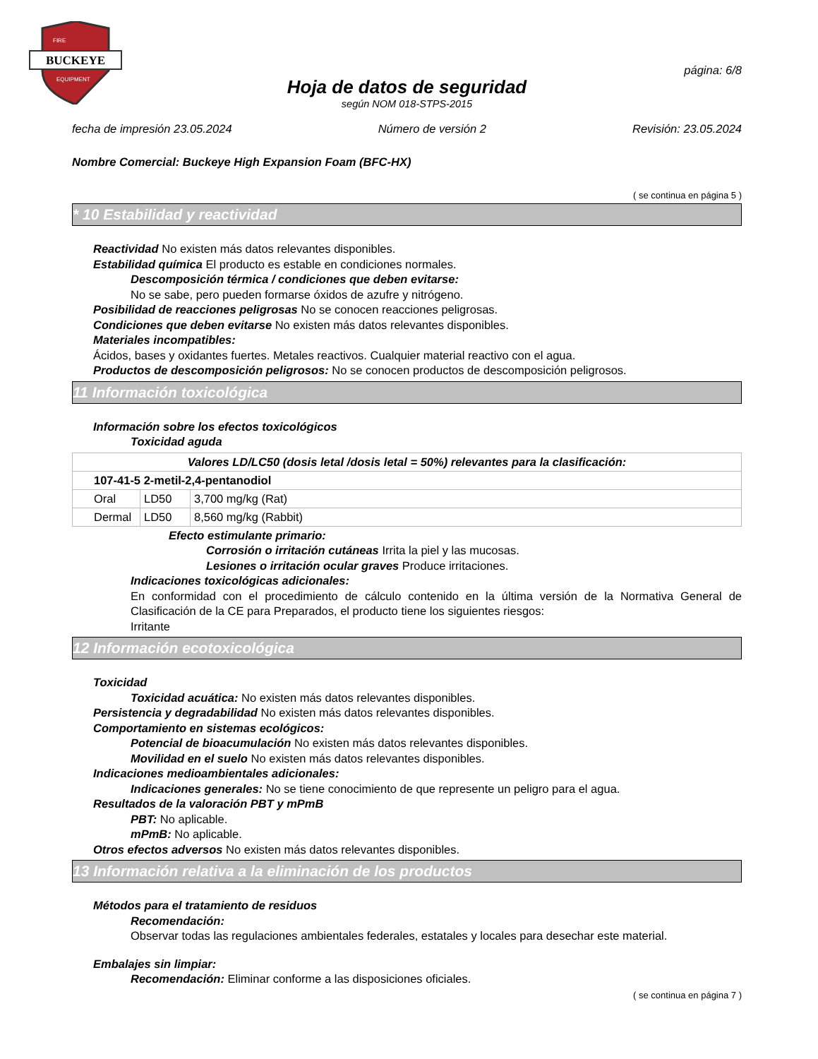BUCKEYE
FIRE
EQUIPMENT
página: 6/8
Hoja de datos de seguridad
según NOM 018-STPS-2015
fecha de impresión 23.05.2024 Número de versión 2 Revisión: 23.05.2024
Nombre Comercial: Buckeye High Expansion Foam (BFC-HX)
( se continua en página 5 )
* 10 Estabilidad y reactividad
Reactividad No existen más datos relevantes disponibles.
Estabilidad química El producto es estable en condiciones normales.
Descomposición térmica / condiciones que deben evitarse:
No se sabe, pero pueden formarse óxidos de azufre y nitrógeno.
Posibilidad de reacciones peligrosas No se conocen reacciones peligrosas.
Condiciones que deben evitarse No existen más datos relevantes disponibles.
Materiales incompatibles:
Ácidos, bases y oxidantes fuertes. Metales reactivos. Cualquier material reactivo con el agua.
Productos de descomposición peligrosos: No se conocen productos de descomposición peligrosos.
11 Información toxicológica
Información sobre los efectos toxicológicos
Toxicidad aguda
| Valores LD/LC50 (dosis letal /dosis letal = 50%) relevantes para la clasificación: | | |
| --- | --- | --- |
| 107-41-5 2-metil-2,4-pentanodiol | | |
| Oral | LD50 | 3,700 mg/kg (Rat) |
| Dermal | LD50 | 8,560 mg/kg (Rabbit) |
Efecto estimulante primario:
Corrosión o irritación cutáneas Irrita la piel y las mucosas.
Lesiones o irritación ocular graves Produce irritaciones.
Indicaciones toxicológicas adicionales:
En conformidad con el procedimiento de cálculo contenido en la última versión de la Normativa General de Clasificación de la CE para Preparados, el producto tiene los siguientes riesgos:
Irritante
12 Información ecotoxicológica
Toxicidad
Toxicidad acuática: No existen más datos relevantes disponibles.
Persistencia y degradabilidad No existen más datos relevantes disponibles.
Comportamiento en sistemas ecológicos:
Potencial de bioacumulación No existen más datos relevantes disponibles.
Movilidad en el suelo No existen más datos relevantes disponibles.
Indicaciones medioambientales adicionales:
Indicaciones generales: No se tiene conocimiento de que represente un peligro para el agua.
Resultados de la valoración PBT y mPmB
PBT: No aplicable.
mPmB: No aplicable.
Otros efectos adversos No existen más datos relevantes disponibles.
13 Información relativa a la eliminación de los productos
Métodos para el tratamiento de residuos
Recomendación:
Observar todas las regulaciones ambientales federales, estatales y locales para desechar este material.
Embalajes sin limpiar:
Recomendación: Eliminar conforme a las disposiciones oficiales.
( se continua en página 7 )